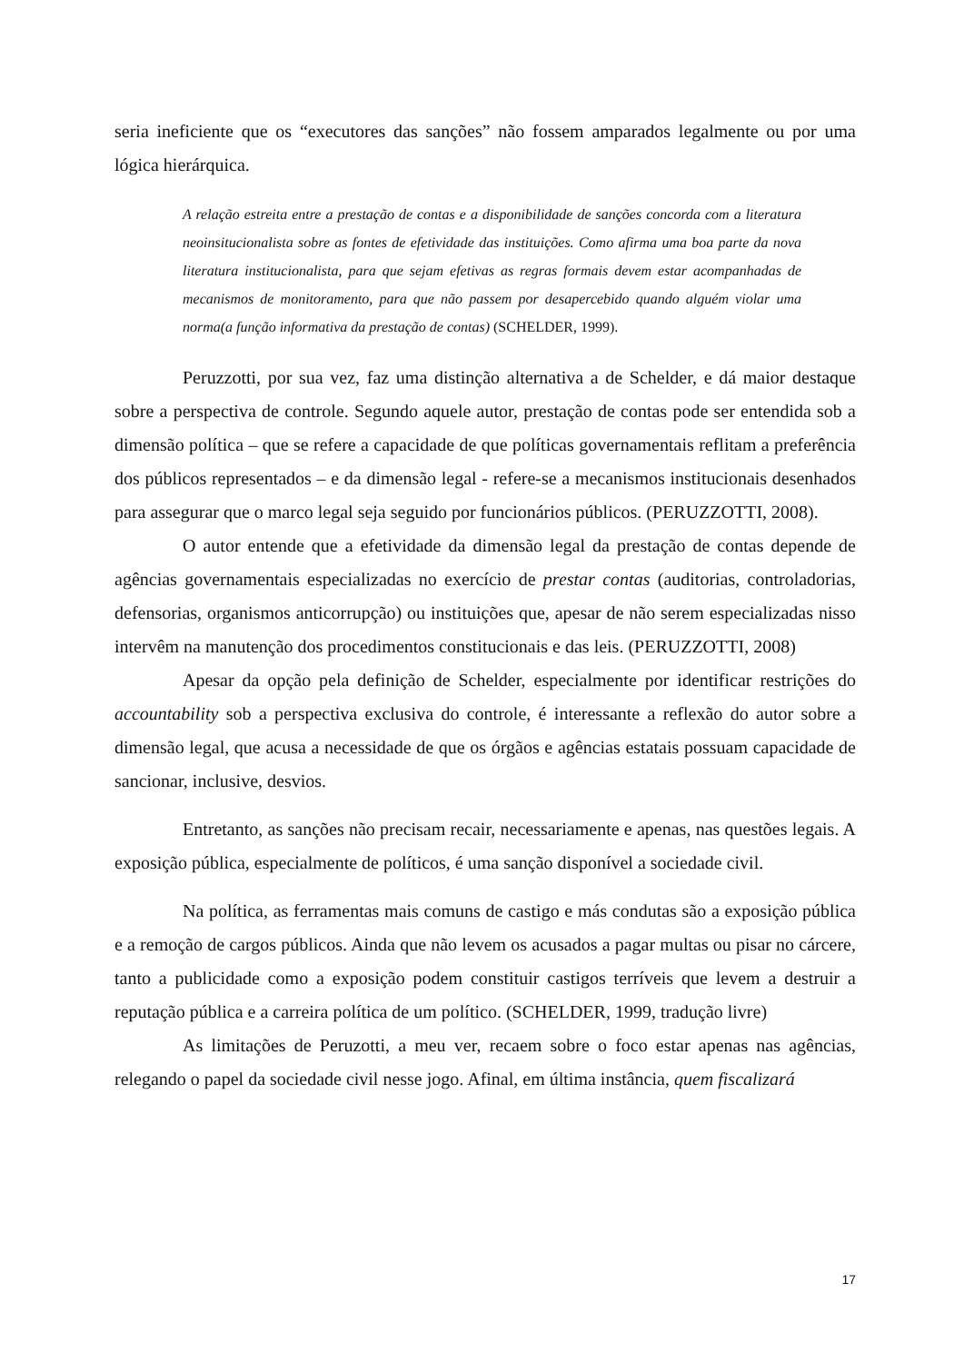seria ineficiente que os “executores das sanções” não fossem amparados legalmente ou por uma lógica hierárquica.
A relação estreita entre a prestação de contas e a disponibilidade de sanções concorda com a literatura neoinsitucionalista sobre as fontes de efetividade das instituições. Como afirma uma boa parte da nova literatura institucionalista, para que sejam efetivas as regras formais devem estar acompanhadas de mecanismos de monitoramento, para que não passem por desapercebido quando alguém violar uma norma(a função informativa da prestação de contas) (SCHELDER, 1999).
Peruzzotti, por sua vez, faz uma distinção alternativa a de Schelder, e dá maior destaque sobre a perspectiva de controle. Segundo aquele autor, prestação de contas pode ser entendida sob a dimensão política – que se refere a capacidade de que políticas governamentais reflitam a preferência dos públicos representados – e da dimensão legal - refere-se a mecanismos institucionais desenhados para assegurar que o marco legal seja seguido por funcionários públicos. (PERUZZOTTI, 2008).
O autor entende que a efetividade da dimensão legal da prestação de contas depende de agências governamentais especializadas no exercício de prestar contas (auditorias, controladorias, defensorias, organismos anticorrupção) ou instituições que, apesar de não serem especializadas nisso intervêm na manutenção dos procedimentos constitucionais e das leis. (PERUZZOTTI, 2008)
Apesar da opção pela definição de Schelder, especialmente por identificar restrições do accountability sob a perspectiva exclusiva do controle, é interessante a reflexão do autor sobre a dimensão legal, que acusa a necessidade de que os órgãos e agências estatais possuam capacidade de sancionar, inclusive, desvios.
Entretanto, as sanções não precisam recair, necessariamente e apenas, nas questões legais. A exposição pública, especialmente de políticos, é uma sanção disponível a sociedade civil.
Na política, as ferramentas mais comuns de castigo e más condutas são a exposição pública e a remoção de cargos públicos. Ainda que não levem os acusados a pagar multas ou pisar no cárcere, tanto a publicidade como a exposição podem constituir castigos terríveis que levem a destruir a reputação pública e a carreira política de um político. (SCHELDER, 1999, tradução livre)
As limitações de Peruzotti, a meu ver, recaem sobre o foco estar apenas nas agências, relegando o papel da sociedade civil nesse jogo. Afinal, em última instância, quem fiscalizará
17